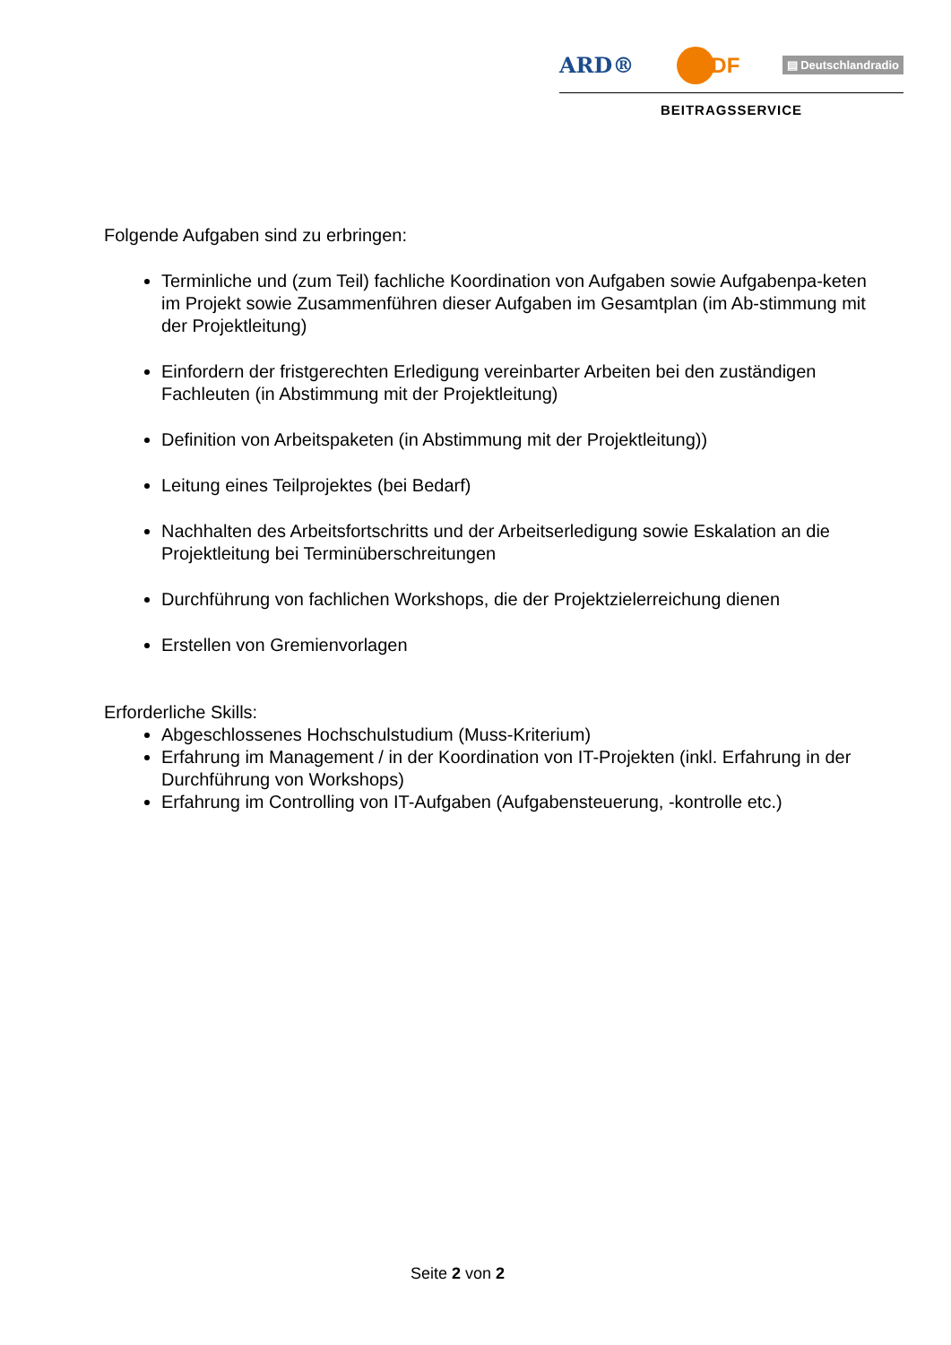ARD® ZDF ▤ Deutschlandradio
BEITRAGSSERVICE
Folgende Aufgaben sind zu erbringen:
Terminliche und (zum Teil) fachliche Koordination von Aufgaben sowie Aufgabenpa-keten im Projekt sowie Zusammenführen dieser Aufgaben im Gesamtplan (im Ab-stimmung mit der Projektleitung)
Einfordern der fristgerechten Erledigung vereinbarter Arbeiten bei den zuständigen Fachleuten (in Abstimmung mit der Projektleitung)
Definition von Arbeitspaketen (in Abstimmung mit der Projektleitung))
Leitung eines Teilprojektes (bei Bedarf)
Nachhalten des Arbeitsfortschritts und der Arbeitserledigung sowie Eskalation an die Projektleitung bei Terminüberschreitungen
Durchführung von fachlichen Workshops, die der Projektzielerreichung dienen
Erstellen von Gremienvorlagen
Erforderliche Skills:
Abgeschlossenes Hochschulstudium (Muss-Kriterium)
Erfahrung im Management / in der Koordination von IT-Projekten (inkl. Erfahrung in der Durchführung von Workshops)
Erfahrung im Controlling von IT-Aufgaben (Aufgabensteuerung, -kontrolle etc.)
Seite 2 von 2